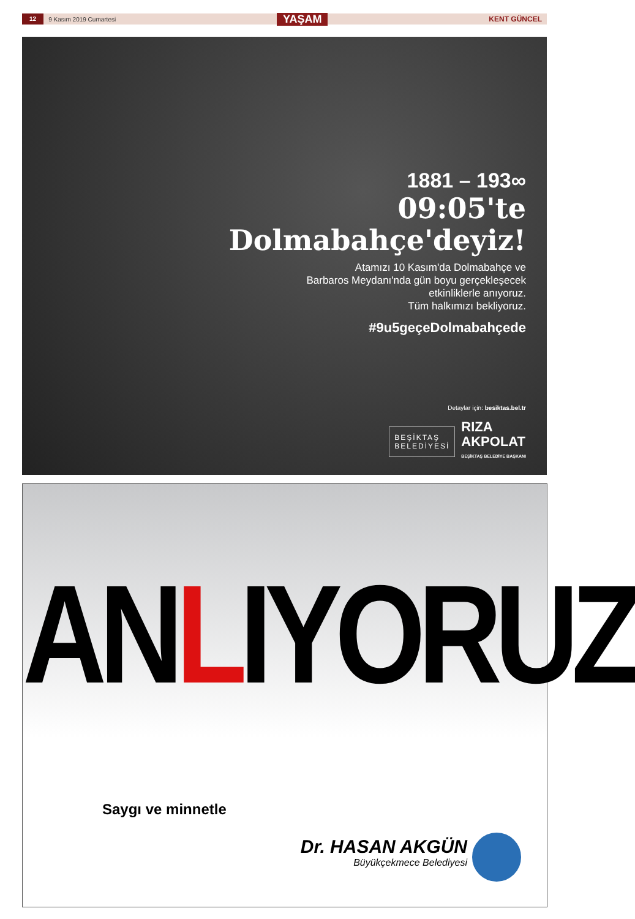12 9 Kasım 2019 Cumartesi YAŞAM KENT GÜNCEL
1881 – 193∞
09:05'te
Dolmabahçe'deyiz!
Atamızı 10 Kasım'da Dolmabahçe ve
Barbaros Meydanı'nda gün boyu gerçekleşecek
etkinliklerle anıyoruz.
Tüm halkımızı bekliyoruz.
#9u5geçeDolmabahçede
Detaylar için: besiktas.bel.tr
BEŞİKTAŞ
BELEDİYESİ
RIZA
AKPOLAT
BEŞİKTAŞ BELEDİYE BAŞKANI
ANLIYORUZ
Saygı ve minnetle
Dr. HASAN AKGÜN
Büyükçekmece Belediyesi